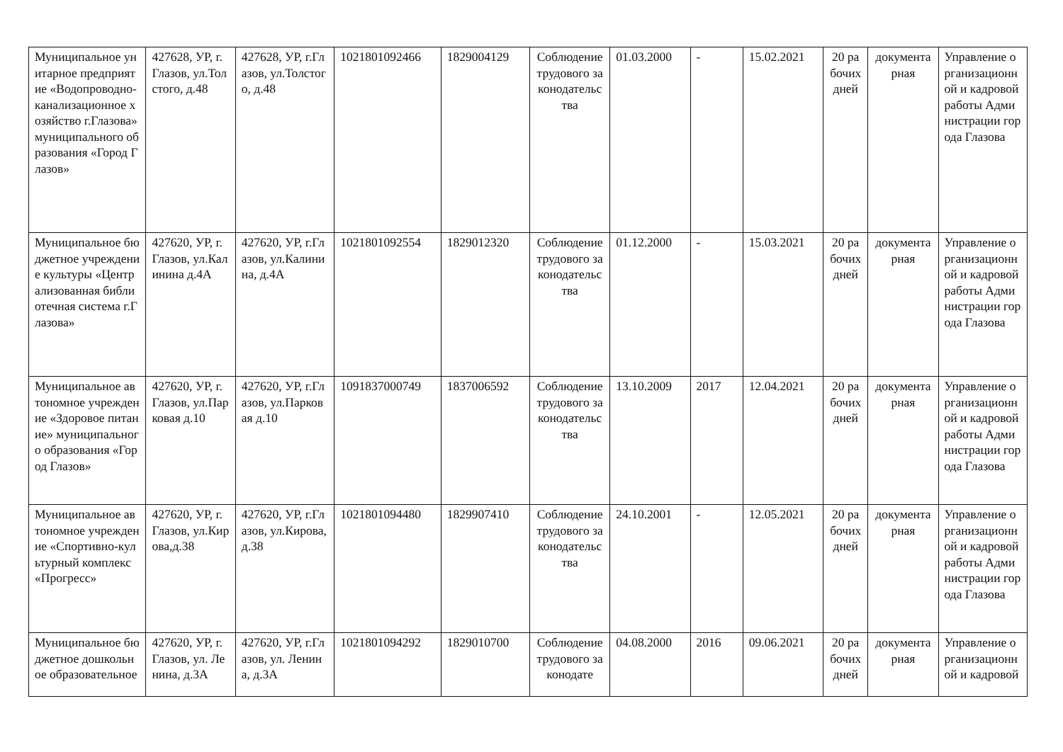| Муниципальное унитарное предприятие «Водопроводно-канализационное хозяйство г.Глазова» муниципального образования «Город Глазов» | 427628, УР, г.Глазов, ул.Толстого, д.48 | 427628, УР, г.Глазов, ул.Толстого, д.48 | 1021801092466 | 1829004129 | Соблюдение трудового законодательства | 01.03.2000 | - | 15.02.2021 | 20 рабочих дней | документарная | Управление организационной и кадровой работы Администрации города Глазова |
| Муниципальное бюджетное учреждение культуры «Централизованная библиотечная система г.Глазова» | 427620, УР, г.Глазов, ул.Калинина д.4А | 427620, УР, г.Глазов, ул.Калинина, д.4А | 1021801092554 | 1829012320 | Соблюдение трудового законодательства | 01.12.2000 | - | 15.03.2021 | 20 рабочих дней | документарная | Управление организационной и кадровой работы Администрации города Глазова |
| Муниципальное автономное учреждение «Здоровое питание» муниципального образования «Город Глазов» | 427620, УР, г.Глазов, ул.Парковая д.10 | 427620, УР, г.Глазов, ул.Парковая д.10 | 1091837000749 | 1837006592 | Соблюдение трудового законодательства | 13.10.2009 | 2017 | 12.04.2021 | 20 рабочих дней | документарная | Управление организационной и кадровой работы Администрации города Глазова |
| Муниципальное автономное учреждение «Спортивно-культурный комплекс «Прогресс» | 427620, УР, г.Глазов, ул.Кирова,д.38 | 427620, УР, г.Глазов, ул.Кирова,д.38 | 1021801094480 | 1829907410 | Соблюдение трудового законодательства | 24.10.2001 | - | 12.05.2021 | 20 рабочих дней | документарная | Управление организационной и кадровой работы Администрации города Глазова |
| Муниципальное бюджетное дошкольное образовательное | 427620, УР, г.Глазов, ул. Ленина, д.3А | 427620, УР, г.Глазов, ул. Ленина, д.3А | 1021801094292 | 1829010700 | Соблюдение трудового законодате | 04.08.2000 | 2016 | 09.06.2021 | 20 рабочих дней | документарная | Управление организационной и кадровой |